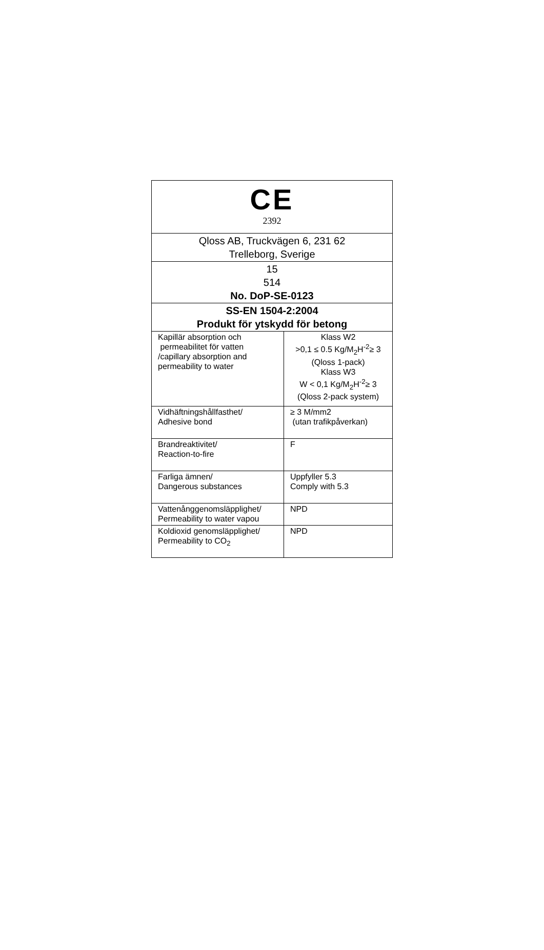| CE 2392 | |
| Qloss AB, Truckvägen 6, 231 62 Trelleborg, Sverige | |
| 15 514 No. DoP-SE-0123 | |
| SS-EN 1504-2:2004 Produkt för ytskydd för betong | |
| Kapillär absorption och permeabilitet för vatten /capillary absorption and permeability to water | Klass W2 >0,1 ≤ 0.5 Kg/M<sub>2</sub>H<sup>-2</sup>≥ 3 (Qloss 1-pack) Klass W3 W < 0,1 Kg/M<sub>2</sub>H<sup>-2</sup>≥ 3 (Qloss 2-pack system) |
| Vidhäftningshållfasthet/ Adhesive bond | ≥ 3 M/mm2 (utan trafikpåverkan) |
| Brandreaktivitet/ Reaction-to-fire | F |
| Farliga ämnen/ Dangerous substances | Uppfyller 5.3 Comply with 5.3 |
| Vattenånggenomsläpplighet/ Permeability to water vapou | NPD |
| Koldioxid genomsläpplighet/ Permeability to CO<sub>2</sub> | NPD |